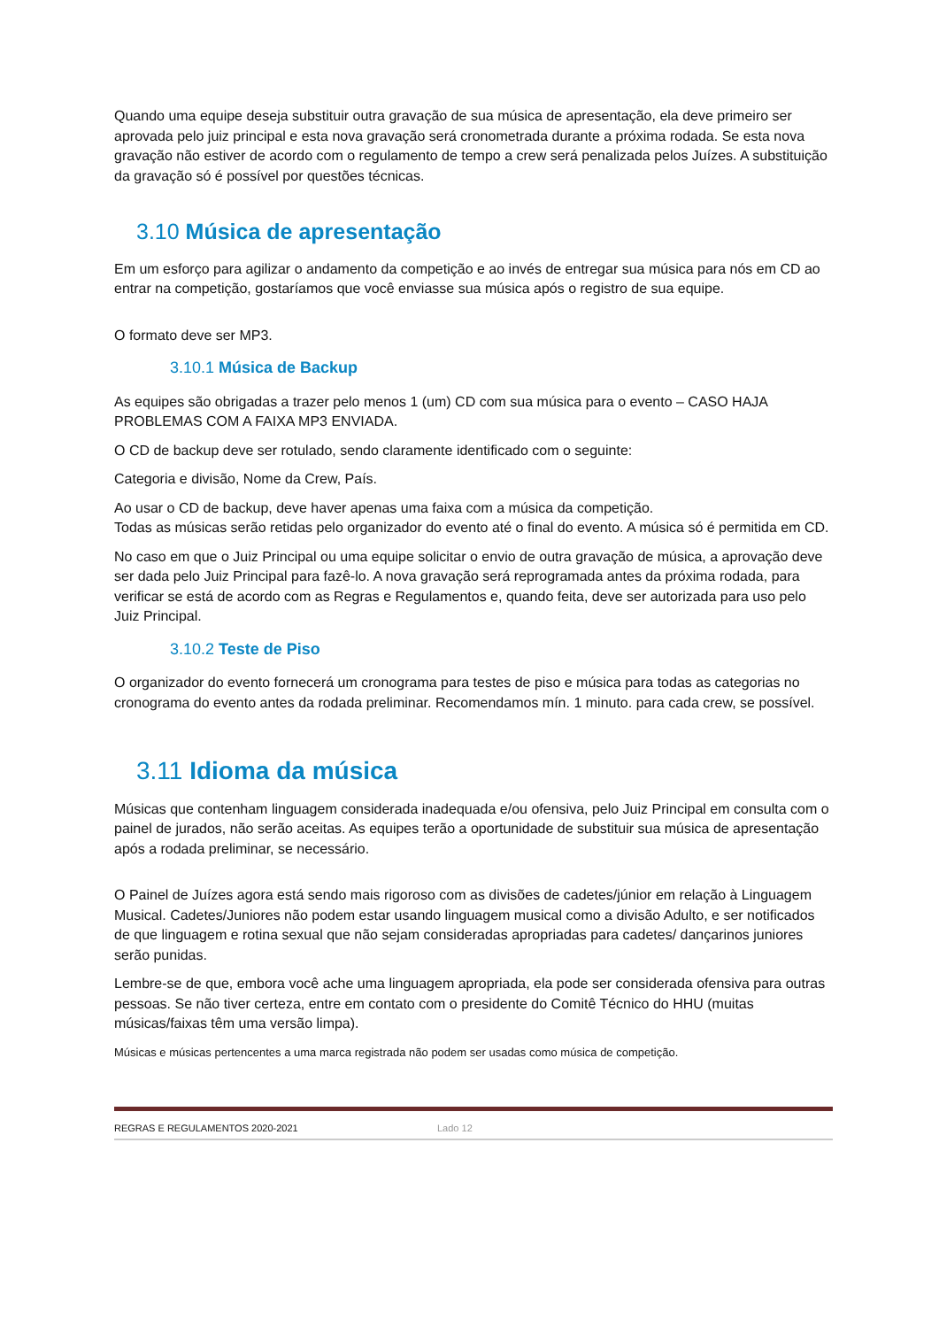Quando uma equipe deseja substituir outra gravação de sua música de apresentação, ela deve primeiro ser aprovada pelo juiz principal e esta nova gravação será cronometrada durante a próxima rodada. Se esta nova gravação não estiver de acordo com o regulamento de tempo a crew será penalizada pelos Juízes. A substituição da gravação só é possível por questões técnicas.
3.10 Música de apresentação
Em um esforço para agilizar o andamento da competição e ao invés de entregar sua música para nós em CD ao entrar na competição, gostaríamos que você enviasse sua música após o registro de sua equipe.
O formato deve ser MP3.
3.10.1 Música de Backup
As equipes são obrigadas a trazer pelo menos 1 (um) CD com sua música para o evento – CASO HAJA PROBLEMAS COM A FAIXA MP3 ENVIADA.
O CD de backup deve ser rotulado, sendo claramente identificado com o seguinte:
Categoria e divisão, Nome da Crew, País.
Ao usar o CD de backup, deve haver apenas uma faixa com a música da competição.
Todas as músicas serão retidas pelo organizador do evento até o final do evento. A música só é permitida em CD.
No caso em que o Juiz Principal ou uma equipe solicitar o envio de outra gravação de música, a aprovação deve ser dada pelo Juiz Principal para fazê-lo. A nova gravação será reprogramada antes da próxima rodada, para verificar se está de acordo com as Regras e Regulamentos e, quando feita, deve ser autorizada para uso pelo Juiz Principal.
3.10.2 Teste de Piso
O organizador do evento fornecerá um cronograma para testes de piso e música para todas as categorias no cronograma do evento antes da rodada preliminar. Recomendamos mín. 1 minuto. para cada crew, se possível.
3.11 Idioma da música
Músicas que contenham linguagem considerada inadequada e/ou ofensiva, pelo Juiz Principal em consulta com o painel de jurados, não serão aceitas. As equipes terão a oportunidade de substituir sua música de apresentação após a rodada preliminar, se necessário.
O Painel de Juízes agora está sendo mais rigoroso com as divisões de cadetes/júnior em relação à Linguagem Musical. Cadetes/Juniores não podem estar usando linguagem musical como a divisão Adulto, e ser notificados de que linguagem e rotina sexual que não sejam consideradas apropriadas para cadetes/ dançarinos juniores serão punidas.
Lembre-se de que, embora você ache uma linguagem apropriada, ela pode ser considerada ofensiva para outras pessoas. Se não tiver certeza, entre em contato com o presidente do Comitê Técnico do HHU (muitas músicas/faixas têm uma versão limpa).
Músicas e músicas pertencentes a uma marca registrada não podem ser usadas como música de competição.
REGRAS E REGULAMENTOS 2020-2021 Lado 12